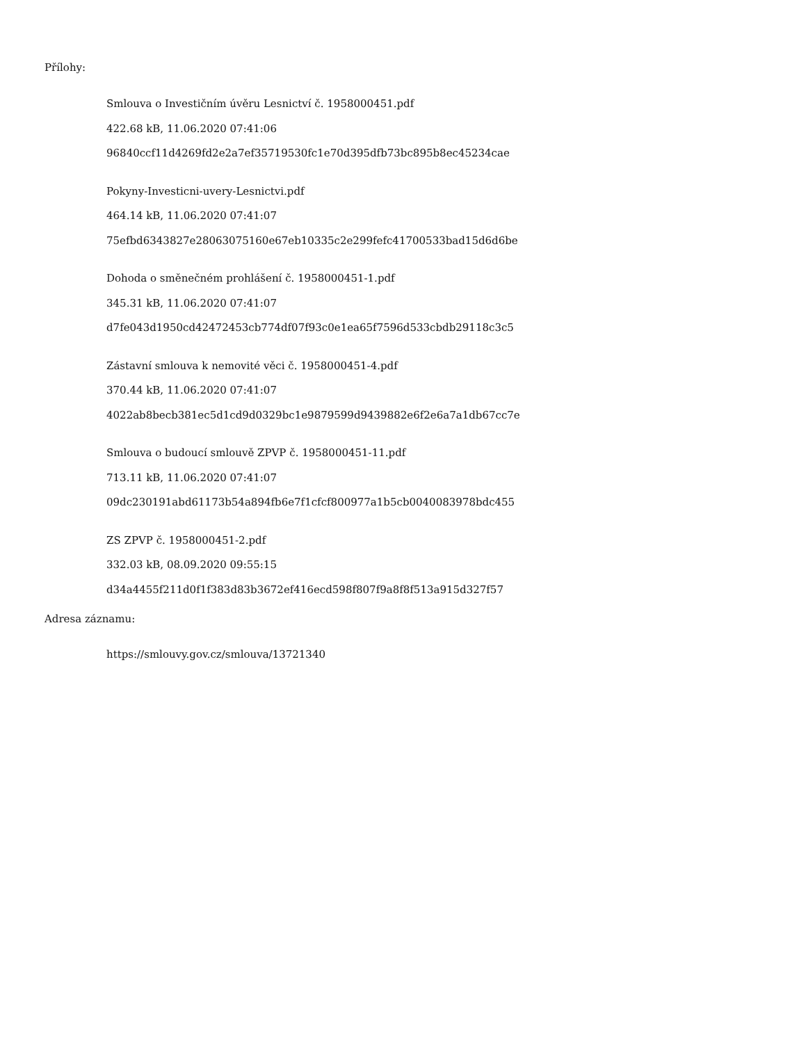Přílohy:
Smlouva o Investičním úvěru Lesnictví č. 1958000451.pdf
422.68 kB, 11.06.2020 07:41:06
96840ccf11d4269fd2e2a7ef35719530fc1e70d395dfb73bc895b8ec45234cae
Pokyny-Investicni-uvery-Lesnictvi.pdf
464.14 kB, 11.06.2020 07:41:07
75efbd6343827e28063075160e67eb10335c2e299fefc41700533bad15d6d6be
Dohoda o směnečném prohlášení č. 1958000451-1.pdf
345.31 kB, 11.06.2020 07:41:07
d7fe043d1950cd42472453cb774df07f93c0e1ea65f7596d533cbdb29118c3c5
Zástavní smlouva k nemovité věci č. 1958000451-4.pdf
370.44 kB, 11.06.2020 07:41:07
4022ab8becb381ec5d1cd9d0329bc1e9879599d9439882e6f2e6a7a1db67cc7e
Smlouva o budoucí smlouvě ZPVP č. 1958000451-11.pdf
713.11 kB, 11.06.2020 07:41:07
09dc230191abd61173b54a894fb6e7f1cfcf800977a1b5cb0040083978bdc455
ZS ZPVP č. 1958000451-2.pdf
332.03 kB, 08.09.2020 09:55:15
d34a4455f211d0f1f383d83b3672ef416ecd598f807f9a8f8f513a915d327f57
Adresa záznamu:
https://smlouvy.gov.cz/smlouva/13721340